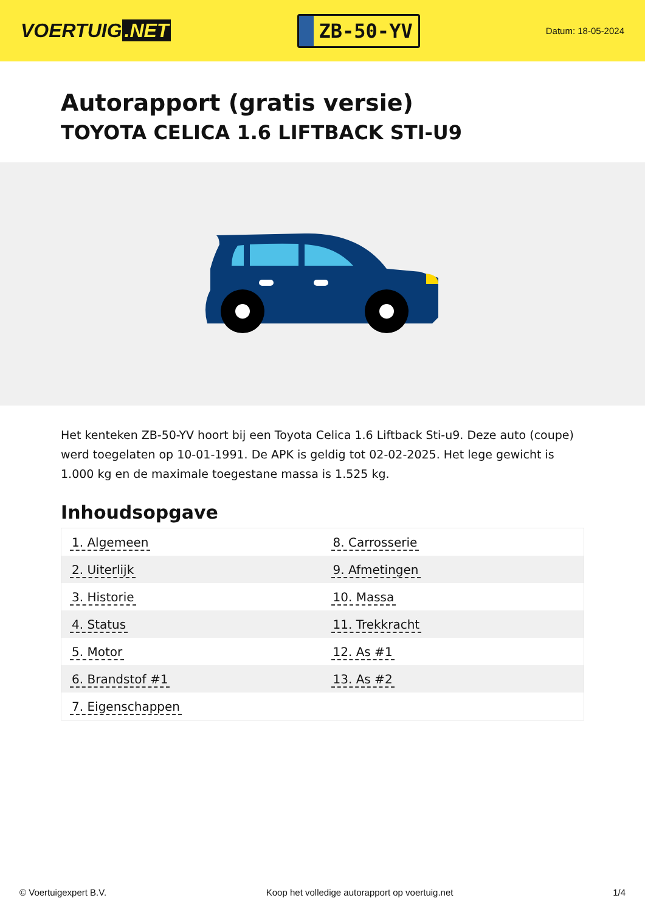VOERTUIG.NET
ZB-50-YV
Datum: 18-05-2024
Autorapport (gratis versie)
TOYOTA CELICA 1.6 LIFTBACK STI-U9
Het kenteken ZB-50-YV hoort bij een Toyota Celica 1.6 Liftback Sti-u9. Deze auto (coupe) werd toegelaten op 10-01-1991. De APK is geldig tot 02-02-2025. Het lege gewicht is 1.000 kg en de maximale toegestane massa is 1.525 kg.
Inhoudsopgave
| 1. Algemeen | 8. Carrosserie |
| 2. Uiterlijk | 9. Afmetingen |
| 3. Historie | 10. Massa |
| 4. Status | 11. Trekkracht |
| 5. Motor | 12. As #1 |
| 6. Brandstof #1 | 13. As #2 |
| 7. Eigenschappen | |
© Voertuigexpert B.V. Koop het volledige autorapport op voertuig.net 1/4